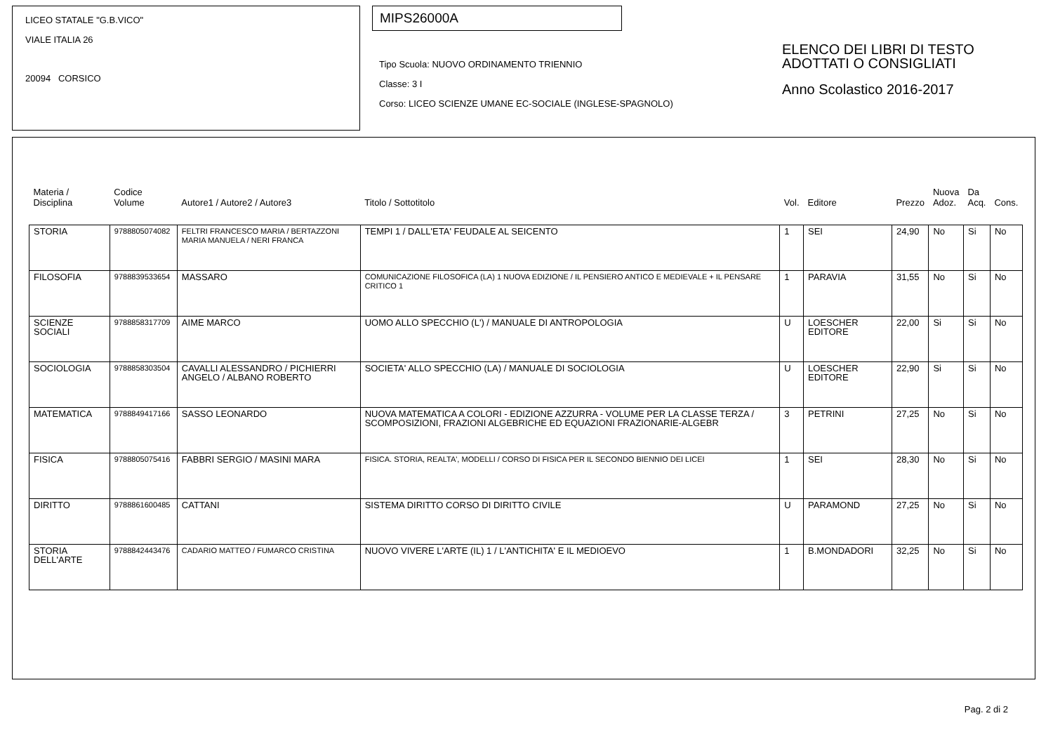LICEO STATALE "G.B.VICO"
VIALE ITALIA 26
20094 CORSICO
MIPS26000A
Tipo Scuola: NUOVO ORDINAMENTO TRIENNIO
Classe: 3 I
Corso: LICEO SCIENZE UMANE EC-SOCIALE (INGLESE-SPAGNOLO)
ELENCO DEI LIBRI DI TESTO
ADOTTATI O CONSIGLIATI
Anno Scolastico 2016-2017
| Materia / Disciplina | Codice Volume | Autore1 / Autore2 / Autore3 | Titolo / Sottotitolo | Vol. | Editore | Prezzo | Nuova Adoz. | Da Acq. | Cons. |
| --- | --- | --- | --- | --- | --- | --- | --- | --- | --- |
| STORIA | 9788805074082 | FELTRI FRANCESCO MARIA / BERTAZZONI MARIA MANUELA / NERI FRANCA | TEMPI 1 / DALL'ETA' FEUDALE AL SEICENTO | 1 | SEI | 24,90 | No | Si | No |
| FILOSOFIA | 9788839533654 | MASSARO | COMUNICAZIONE FILOSOFICA (LA) 1 NUOVA EDIZIONE / IL PENSIERO ANTICO E MEDIEVALE + IL PENSARE CRITICO 1 | 1 | PARAVIA | 31,55 | No | Si | No |
| SCIENZE SOCIALI | 9788858317709 | AIME MARCO | UOMO ALLO SPECCHIO (L') / MANUALE DI ANTROPOLOGIA | U | LOESCHER EDITORE | 22,00 | Si | Si | No |
| SOCIOLOGIA | 9788858303504 | CAVALLI ALESSANDRO / PICHIERRI ANGELO / ALBANO ROBERTO | SOCIETA' ALLO SPECCHIO (LA) / MANUALE DI SOCIOLOGIA | U | LOESCHER EDITORE | 22,90 | Si | Si | No |
| MATEMATICA | 9788849417166 | SASSO LEONARDO | NUOVA MATEMATICA A COLORI - EDIZIONE AZZURRA - VOLUME PER LA CLASSE TERZA / SCOMPOSIZIONI, FRAZIONI ALGEBRICHE ED EQUAZIONI FRAZIONARIE-ALGEBR | 3 | PETRINI | 27,25 | No | Si | No |
| FISICA | 9788805075416 | FABBRI SERGIO / MASINI MARA | FISICA. STORIA, REALTA', MODELLI / CORSO DI FISICA PER IL SECONDO BIENNIO DEI LICEI | 1 | SEI | 28,30 | No | Si | No |
| DIRITTO | 9788861600485 | CATTANI | SISTEMA DIRITTO CORSO DI DIRITTO CIVILE | U | PARAMOND | 27,25 | No | Si | No |
| STORIA DELL'ARTE | 9788842443476 | CADARIO MATTEO / FUMARCO CRISTINA | NUOVO VIVERE L'ARTE (IL) 1 / L'ANTICHITA' E IL MEDIOEVO | 1 | B.MONDADORI | 32,25 | No | Si | No |
Pag. 2 di 2